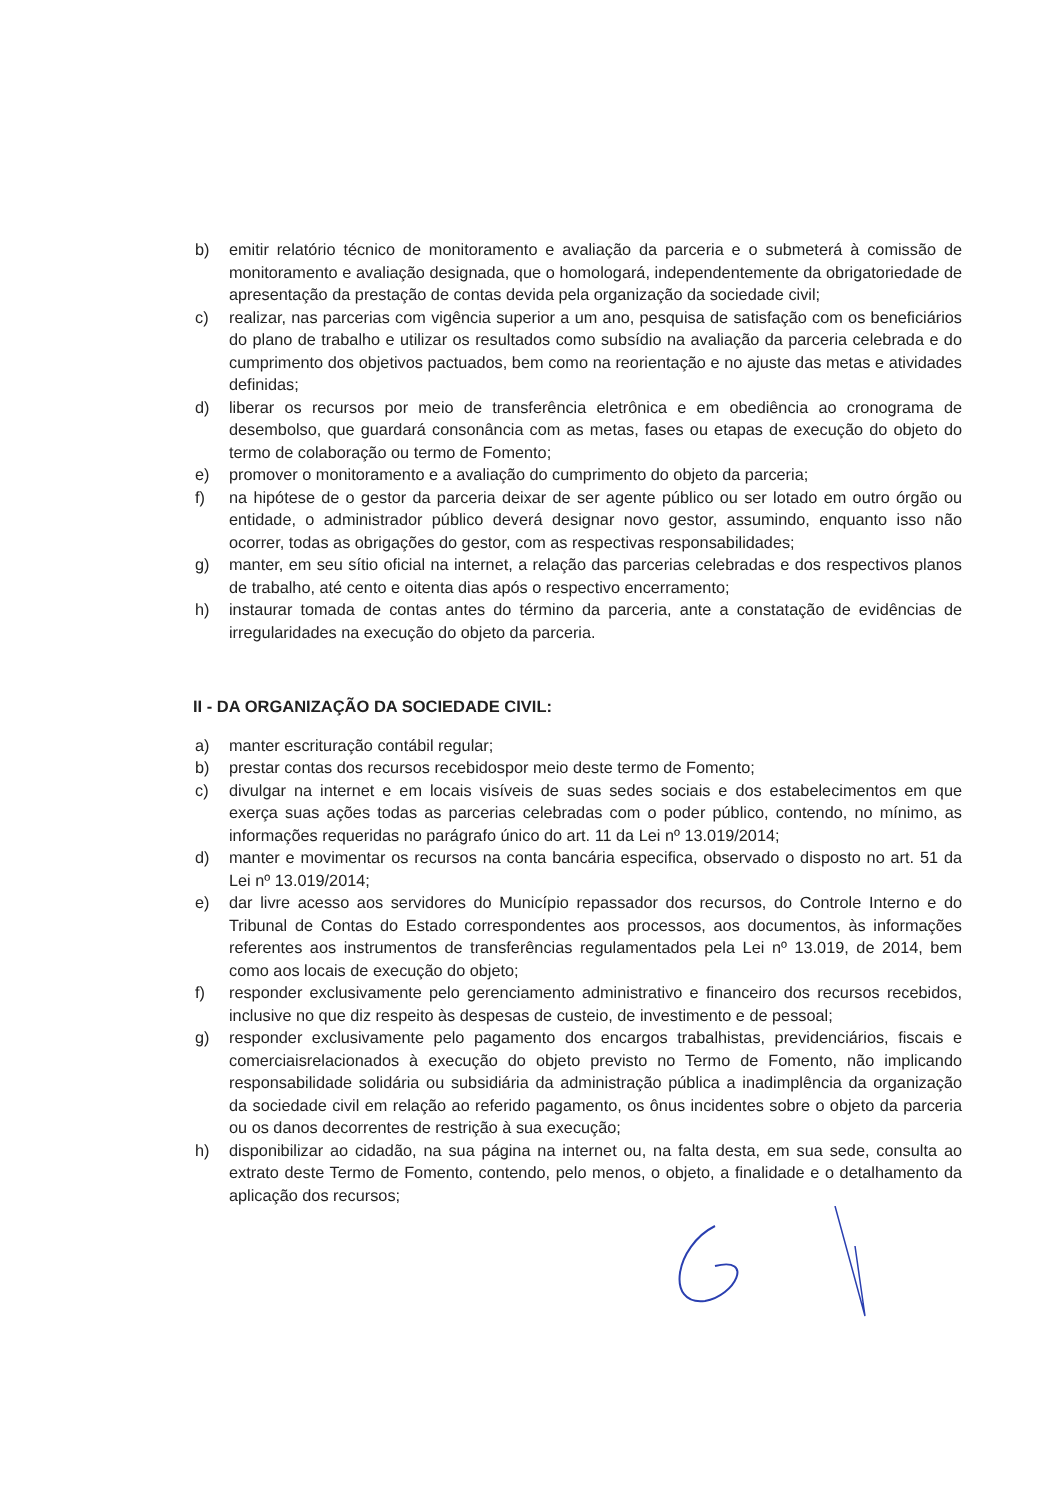b) emitir relatório técnico de monitoramento e avaliação da parceria e o submeterá à comissão de monitoramento e avaliação designada, que o homologará, independentemente da obrigatoriedade de apresentação da prestação de contas devida pela organização da sociedade civil;
c) realizar, nas parcerias com vigência superior a um ano, pesquisa de satisfação com os beneficiários do plano de trabalho e utilizar os resultados como subsídio na avaliação da parceria celebrada e do cumprimento dos objetivos pactuados, bem como na reorientação e no ajuste das metas e atividades definidas;
d) liberar os recursos por meio de transferência eletrônica e em obediência ao cronograma de desembolso, que guardará consonância com as metas, fases ou etapas de execução do objeto do termo de colaboração ou termo de Fomento;
e) promover o monitoramento e a avaliação do cumprimento do objeto da parceria;
f) na hipótese de o gestor da parceria deixar de ser agente público ou ser lotado em outro órgão ou entidade, o administrador público deverá designar novo gestor, assumindo, enquanto isso não ocorrer, todas as obrigações do gestor, com as respectivas responsabilidades;
g) manter, em seu sítio oficial na internet, a relação das parcerias celebradas e dos respectivos planos de trabalho, até cento e oitenta dias após o respectivo encerramento;
h) instaurar tomada de contas antes do término da parceria, ante a constatação de evidências de irregularidades na execução do objeto da parceria.
II - DA ORGANIZAÇÃO DA SOCIEDADE CIVIL:
a) manter escrituração contábil regular;
b) prestar contas dos recursos recebidospor meio deste termo de Fomento;
c) divulgar na internet e em locais visíveis de suas sedes sociais e dos estabelecimentos em que exerça suas ações todas as parcerias celebradas com o poder público, contendo, no mínimo, as informações requeridas no parágrafo único do art. 11 da Lei nº 13.019/2014;
d) manter e movimentar os recursos na conta bancária especifica, observado o disposto no art. 51 da Lei nº 13.019/2014;
e) dar livre acesso aos servidores do Município repassador dos recursos, do Controle Interno e do Tribunal de Contas do Estado correspondentes aos processos, aos documentos, às informações referentes aos instrumentos de transferências regulamentados pela Lei nº 13.019, de 2014, bem como aos locais de execução do objeto;
f) responder exclusivamente pelo gerenciamento administrativo e financeiro dos recursos recebidos, inclusive no que diz respeito às despesas de custeio, de investimento e de pessoal;
g) responder exclusivamente pelo pagamento dos encargos trabalhistas, previdenciários, fiscais e comerciaisrelacionados à execução do objeto previsto no Termo de Fomento, não implicando responsabilidade solidária ou subsidiária da administração pública a inadimplência da organização da sociedade civil em relação ao referido pagamento, os ônus incidentes sobre o objeto da parceria ou os danos decorrentes de restrição à sua execução;
h) disponibilizar ao cidadão, na sua página na internet ou, na falta desta, em sua sede, consulta ao extrato deste Termo de Fomento, contendo, pelo menos, o objeto, a finalidade e o detalhamento da aplicação dos recursos;